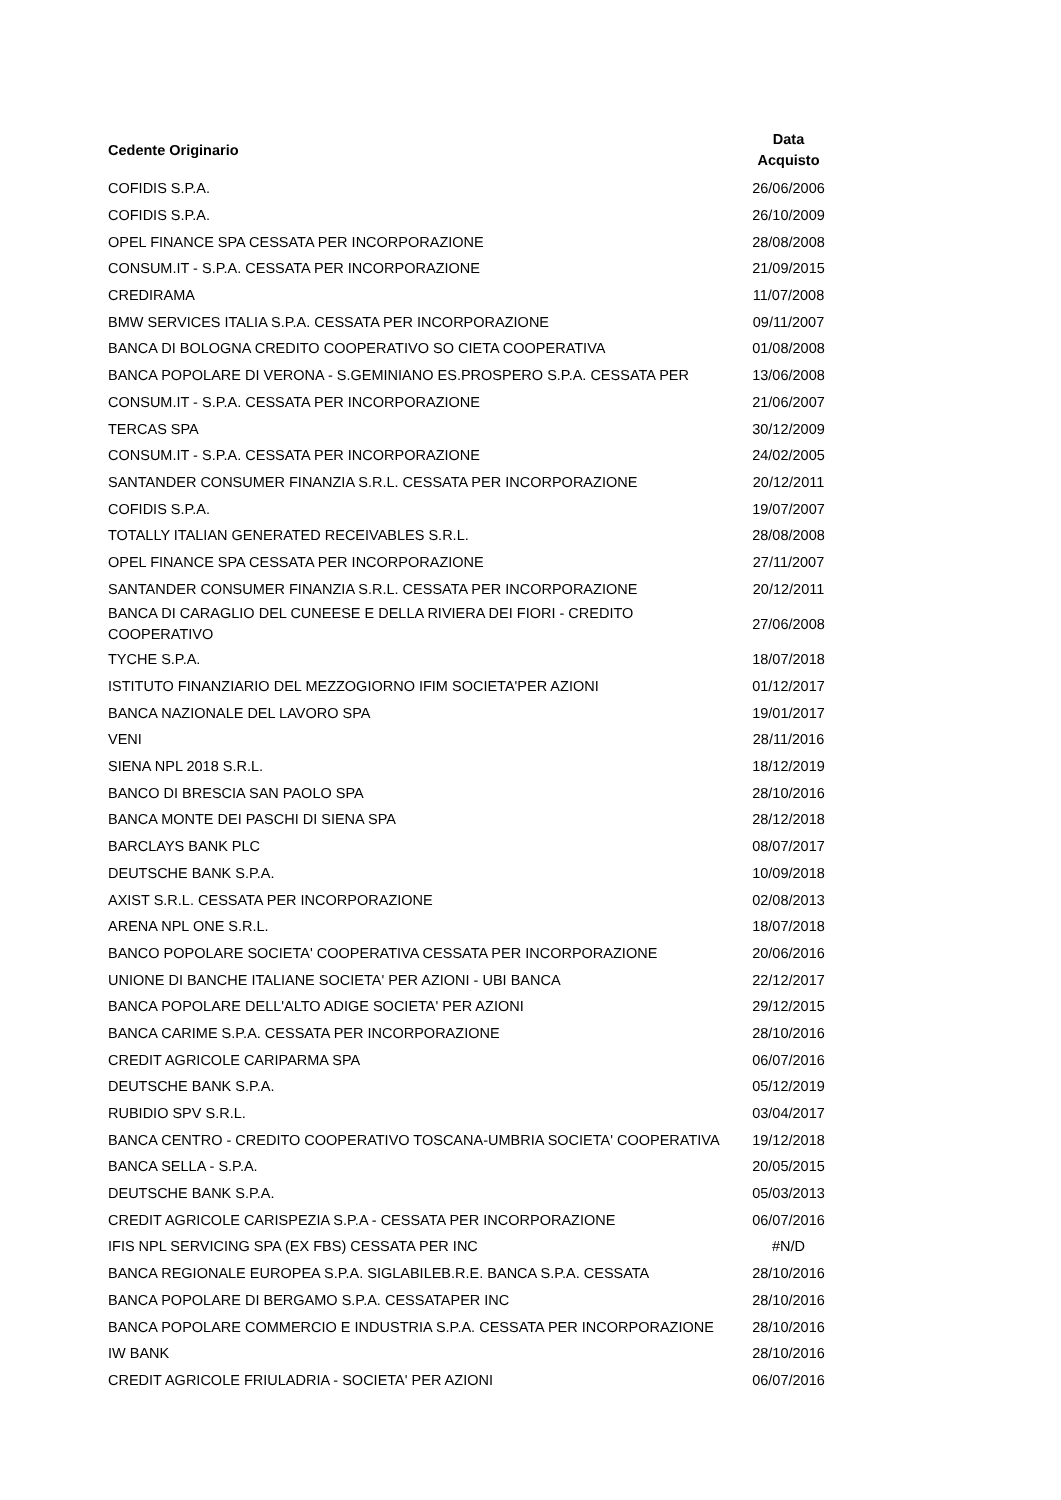| Cedente Originario | Data Acquisto |
| --- | --- |
| COFIDIS S.P.A. | 26/06/2006 |
| COFIDIS S.P.A. | 26/10/2009 |
| OPEL FINANCE SPA CESSATA PER INCORPORAZIONE | 28/08/2008 |
| CONSUM.IT - S.P.A. CESSATA PER INCORPORAZIONE | 21/09/2015 |
| CREDIRAMA | 11/07/2008 |
| BMW SERVICES ITALIA S.P.A. CESSATA PER INCORPORAZIONE | 09/11/2007 |
| BANCA DI BOLOGNA CREDITO COOPERATIVO SO CIETA COOPERATIVA | 01/08/2008 |
| BANCA POPOLARE DI VERONA - S.GEMINIANO ES.PROSPERO S.P.A. CESSATA PER | 13/06/2008 |
| CONSUM.IT - S.P.A. CESSATA PER INCORPORAZIONE | 21/06/2007 |
| TERCAS SPA | 30/12/2009 |
| CONSUM.IT - S.P.A. CESSATA PER INCORPORAZIONE | 24/02/2005 |
| SANTANDER CONSUMER FINANZIA S.R.L. CESSATA PER INCORPORAZIONE | 20/12/2011 |
| COFIDIS S.P.A. | 19/07/2007 |
| TOTALLY ITALIAN GENERATED RECEIVABLES S.R.L. | 28/08/2008 |
| OPEL FINANCE SPA CESSATA PER INCORPORAZIONE | 27/11/2007 |
| SANTANDER CONSUMER FINANZIA S.R.L. CESSATA PER INCORPORAZIONE | 20/12/2011 |
| BANCA DI CARAGLIO DEL CUNEESE E DELLA RIVIERA DEI FIORI - CREDITO COOPERATIVO | 27/06/2008 |
| TYCHE S.P.A. | 18/07/2018 |
| ISTITUTO FINANZIARIO DEL MEZZOGIORNO IFIM SOCIETA'PER AZIONI | 01/12/2017 |
| BANCA NAZIONALE DEL LAVORO SPA | 19/01/2017 |
| VENI | 28/11/2016 |
| SIENA NPL 2018 S.R.L. | 18/12/2019 |
| BANCO DI BRESCIA SAN PAOLO SPA | 28/10/2016 |
| BANCA MONTE DEI PASCHI DI SIENA SPA | 28/12/2018 |
| BARCLAYS BANK PLC | 08/07/2017 |
| DEUTSCHE BANK S.P.A. | 10/09/2018 |
| AXIST S.R.L. CESSATA PER INCORPORAZIONE | 02/08/2013 |
| ARENA NPL ONE S.R.L. | 18/07/2018 |
| BANCO POPOLARE SOCIETA' COOPERATIVA CESSATA PER INCORPORAZIONE | 20/06/2016 |
| UNIONE DI BANCHE ITALIANE SOCIETA' PER AZIONI - UBI BANCA | 22/12/2017 |
| BANCA POPOLARE DELL'ALTO ADIGE SOCIETA' PER AZIONI | 29/12/2015 |
| BANCA CARIME S.P.A. CESSATA PER INCORPORAZIONE | 28/10/2016 |
| CREDIT AGRICOLE CARIPARMA SPA | 06/07/2016 |
| DEUTSCHE BANK S.P.A. | 05/12/2019 |
| RUBIDIO SPV S.R.L. | 03/04/2017 |
| BANCA CENTRO - CREDITO COOPERATIVO TOSCANA-UMBRIA SOCIETA' COOPERATIVA | 19/12/2018 |
| BANCA SELLA - S.P.A. | 20/05/2015 |
| DEUTSCHE BANK S.P.A. | 05/03/2013 |
| CREDIT AGRICOLE CARISPEZIA S.P.A - CESSATA PER INCORPORAZIONE | 06/07/2016 |
| IFIS NPL SERVICING SPA (EX FBS) CESSATA PER INC | #N/D |
| BANCA REGIONALE EUROPEA S.P.A. SIGLABILEB.R.E. BANCA S.P.A. CESSATA | 28/10/2016 |
| BANCA POPOLARE DI BERGAMO S.P.A. CESSATAPER INC | 28/10/2016 |
| BANCA POPOLARE COMMERCIO E INDUSTRIA S.P.A. CESSATA PER INCORPORAZIONE | 28/10/2016 |
| IW BANK | 28/10/2016 |
| CREDIT AGRICOLE FRIULADRIA - SOCIETA' PER AZIONI | 06/07/2016 |